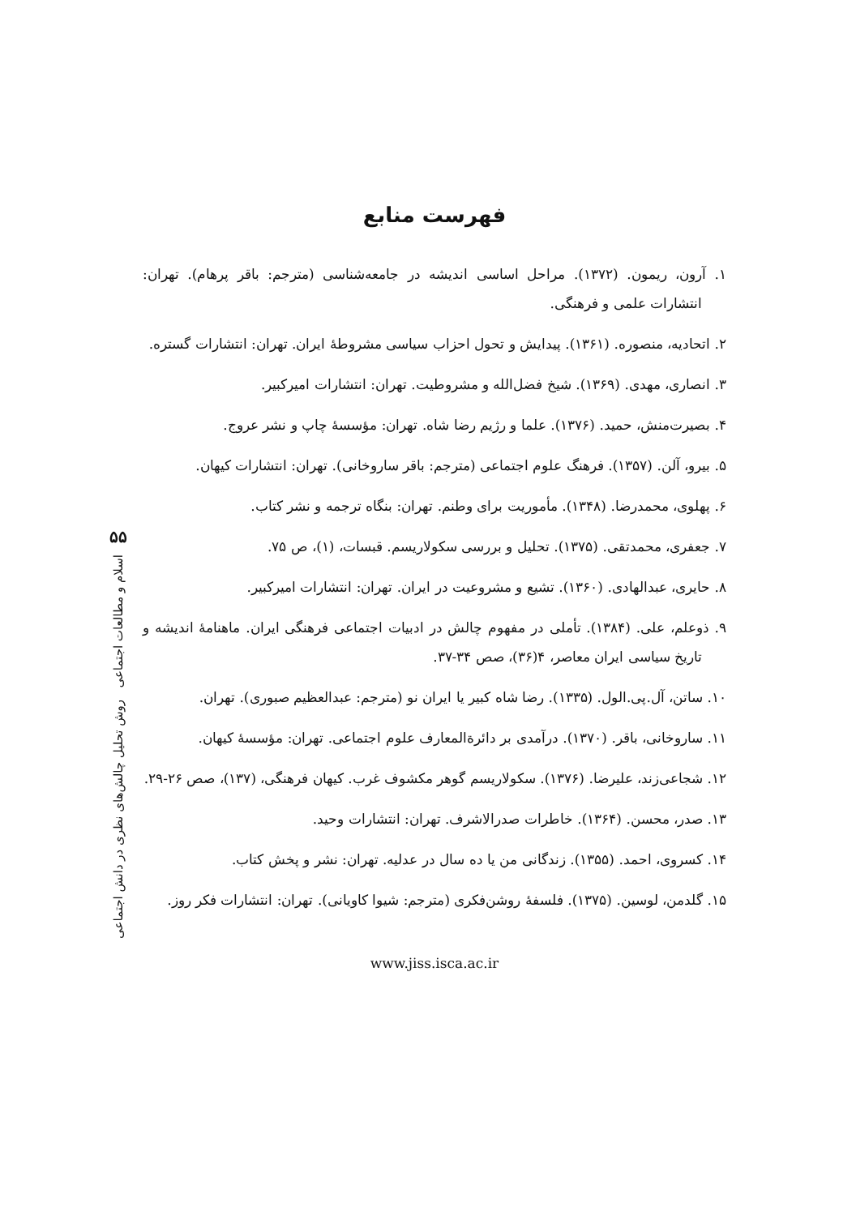فهرست منابع
۱. آرون، ریمون. (۱۳۷۲). مراحل اساسی اندیشه در جامعه‌شناسی (مترجم: باقر پرهام). تهران: انتشارات علمی و فرهنگی.
۲. اتحادیه، منصوره. (۱۳۶۱). پیدایش و تحول احزاب سیاسی مشروطهٔ ایران. تهران: انتشارات گستره.
۳. انصاری، مهدی. (۱۳۶۹). شیخ فضل‌الله و مشروطیت. تهران: انتشارات امیرکبیر.
۴. بصیرت‌منش، حمید. (۱۳۷۶). علما و رژیم رضا شاه. تهران: مؤسسهٔ چاپ و نشر عروج.
۵. بیرو، آلن. (۱۳۵۷). فرهنگ علوم اجتماعی (مترجم: باقر ساروخانی). تهران: انتشارات کیهان.
۶. پهلوی، محمدرضا. (۱۳۴۸). مأموریت برای وطنم. تهران: بنگاه ترجمه و نشر کتاب.
۷. جعفری، محمدتقی. (۱۳۷۵). تحلیل و بررسی سکولاریسم. قبسات، (۱)، ص ۷۵.
۸. حایری، عبدالهادی. (۱۳۶۰). تشیع و مشروعیت در ایران. تهران: انتشارات امیرکبیر.
۹. ذوعلم، علی. (۱۳۸۴). تأملی در مفهوم چالش در ادبیات اجتماعی فرهنگی ایران. ماهنامهٔ اندیشه و تاریخ سیاسی ایران معاصر، ۴(۳۶)، صص ۳۴-۳۷.
۱۰. ساتن، آل.پی.الول. (۱۳۳۵). رضا شاه کبیر یا ایران نو (مترجم: عبدالعظیم صبوری). تهران.
۱۱. ساروخانی، باقر. (۱۳۷۰). درآمدی بر دائرةالمعارف علوم اجتماعی. تهران: مؤسسهٔ کیهان.
۱۲. شجاعی‌زند، علیرضا. (۱۳۷۶). سکولاریسم گوهر مکشوف غرب. کیهان فرهنگی، (۱۳۷)، صص ۲۶-۲۹.
۱۳. صدر، محسن. (۱۳۶۴). خاطرات صدرالاشرف. تهران: انتشارات وحید.
۱۴. کسروی، احمد. (۱۳۵۵). زندگانی من یا ده سال در عدلیه. تهران: نشر و پخش کتاب.
۱۵. گلدمن، لوسین. (۱۳۷۵). فلسفهٔ روشن‌فکری (مترجم: شیوا کاویانی). تهران: انتشارات فکر روز.
www.jiss.isca.ac.ir
۵۵
اسلام و مطالعات اجتماعی روش تحلیل چالش‌های نظری در دانش اجتماعی